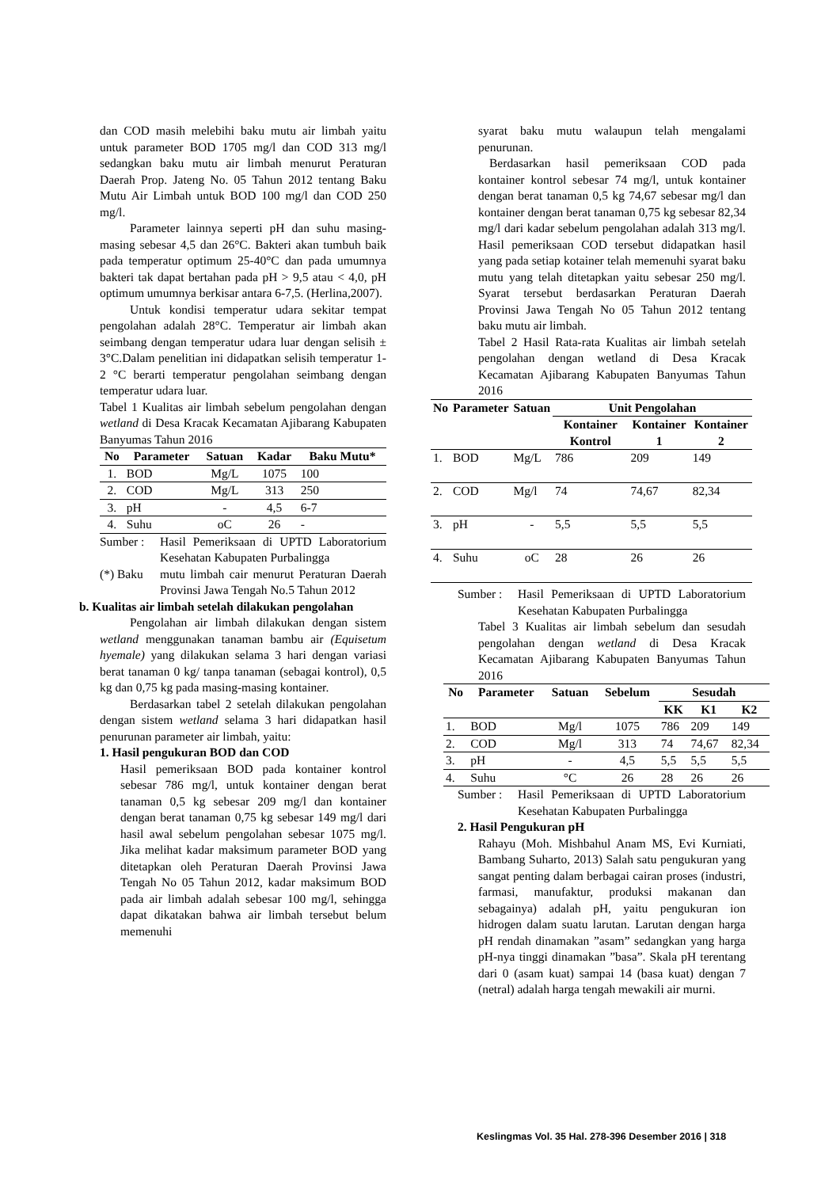dan COD masih melebihi baku mutu air limbah yaitu untuk parameter BOD 1705 mg/l dan COD 313 mg/l sedangkan baku mutu air limbah menurut Peraturan Daerah Prop. Jateng No. 05 Tahun 2012 tentang Baku Mutu Air Limbah untuk BOD 100 mg/l dan COD 250 mg/l.
Parameter lainnya seperti pH dan suhu masing-masing sebesar 4,5 dan 26°C. Bakteri akan tumbuh baik pada temperatur optimum 25-40°C dan pada umumnya bakteri tak dapat bertahan pada pH > 9,5 atau < 4,0, pH optimum umumnya berkisar antara 6-7,5. (Herlina,2007).
Untuk kondisi temperatur udara sekitar tempat pengolahan adalah 28°C. Temperatur air limbah akan seimbang dengan temperatur udara luar dengan selisih ± 3°C.Dalam penelitian ini didapatkan selisih temperatur 1-2 °C berarti temperatur pengolahan seimbang dengan temperatur udara luar.
Tabel 1 Kualitas air limbah sebelum pengolahan dengan wetland di Desa Kracak Kecamatan Ajibarang Kabupaten Banyumas Tahun 2016
| No | Parameter | Satuan | Kadar | Baku Mutu* |
| --- | --- | --- | --- | --- |
| 1. | BOD | Mg/L | 1075 | 100 |
| 2. | COD | Mg/L | 313 | 250 |
| 3. | pH | - | 4,5 | 6-7 |
| 4. | Suhu | oC | 26 | - |
Sumber : Hasil Pemeriksaan di UPTD Laboratorium Kesehatan Kabupaten Purbalingga
(*) Baku mutu limbah cair menurut Peraturan Daerah Provinsi Jawa Tengah No.5 Tahun 2012
b. Kualitas air limbah setelah dilakukan pengolahan
Pengolahan air limbah dilakukan dengan sistem wetland menggunakan tanaman bambu air (Equisetum hyemale) yang dilakukan selama 3 hari dengan variasi berat tanaman 0 kg/ tanpa tanaman (sebagai kontrol), 0,5 kg dan 0,75 kg pada masing-masing kontainer.
Berdasarkan tabel 2 setelah dilakukan pengolahan dengan sistem wetland selama 3 hari didapatkan hasil penurunan parameter air limbah, yaitu:
1. Hasil pengukuran BOD dan COD
Hasil pemeriksaan BOD pada kontainer kontrol sebesar 786 mg/l, untuk kontainer dengan berat tanaman 0,5 kg sebesar 209 mg/l dan kontainer dengan berat tanaman 0,75 kg sebesar 149 mg/l dari hasil awal sebelum pengolahan sebesar 1075 mg/l. Jika melihat kadar maksimum parameter BOD yang ditetapkan oleh Peraturan Daerah Provinsi Jawa Tengah No 05 Tahun 2012, kadar maksimum BOD pada air limbah adalah sebesar 100 mg/l, sehingga dapat dikatakan bahwa air limbah tersebut belum memenuhi
syarat baku mutu walaupun telah mengalami penurunan.
Berdasarkan hasil pemeriksaan COD pada kontainer kontrol sebesar 74 mg/l, untuk kontainer dengan berat tanaman 0,5 kg 74,67 sebesar mg/l dan kontainer dengan berat tanaman 0,75 kg sebesar 82,34 mg/l dari kadar sebelum pengolahan adalah 313 mg/l. Hasil pemeriksaan COD tersebut didapatkan hasil yang pada setiap kotainer telah memenuhi syarat baku mutu yang telah ditetapkan yaitu sebesar 250 mg/l. Syarat tersebut berdasarkan Peraturan Daerah Provinsi Jawa Tengah No 05 Tahun 2012 tentang baku mutu air limbah.
Tabel 2 Hasil Rata-rata Kualitas air limbah setelah pengolahan dengan wetland di Desa Kracak Kecamatan Ajibarang Kabupaten Banyumas Tahun 2016
| No | Parameter | Satuan | Unit Pengolahan | | |
| --- | --- | --- | --- | --- | --- |
| | | | Kontainer Kontrol | Kontainer 1 | Kontainer 2 |
| 1. | BOD | Mg/L | 786 | 209 | 149 |
| 2. | COD | Mg/l | 74 | 74,67 | 82,34 |
| 3. | pH | - | 5,5 | 5,5 | 5,5 |
| 4. | Suhu | oC | 28 | 26 | 26 |
Sumber : Hasil Pemeriksaan di UPTD Laboratorium Kesehatan Kabupaten Purbalingga
Tabel 3 Kualitas air limbah sebelum dan sesudah pengolahan dengan wetland di Desa Kracak Kecamatan Ajibarang Kabupaten Banyumas Tahun 2016
| No | Parameter | Satuan | Sebelum | Sesudah | | |
| --- | --- | --- | --- | --- | --- | --- |
| | | | | KK | K1 | K2 |
| 1. | BOD | Mg/l | 1075 | 786 | 209 | 149 |
| 2. | COD | Mg/l | 313 | 74 | 74,67 | 82,34 |
| 3. | pH | - | 4,5 | 5,5 | 5,5 | 5,5 |
| 4. | Suhu | °C | 26 | 28 | 26 | 26 |
Sumber : Hasil Pemeriksaan di UPTD Laboratorium Kesehatan Kabupaten Purbalingga
2. Hasil Pengukuran pH
Rahayu (Moh. Mishbahul Anam MS, Evi Kurniati, Bambang Suharto, 2013) Salah satu pengukuran yang sangat penting dalam berbagai cairan proses (industri, farmasi, manufaktur, produksi makanan dan sebagainya) adalah pH, yaitu pengukuran ion hidrogen dalam suatu larutan. Larutan dengan harga pH rendah dinamakan ”asam” sedangkan yang harga pH-nya tinggi dinamakan ”basa”. Skala pH terentang dari 0 (asam kuat) sampai 14 (basa kuat) dengan 7 (netral) adalah harga tengah mewakili air murni.
Keslingmas Vol. 35 Hal. 278-396 Desember 2016 | 318